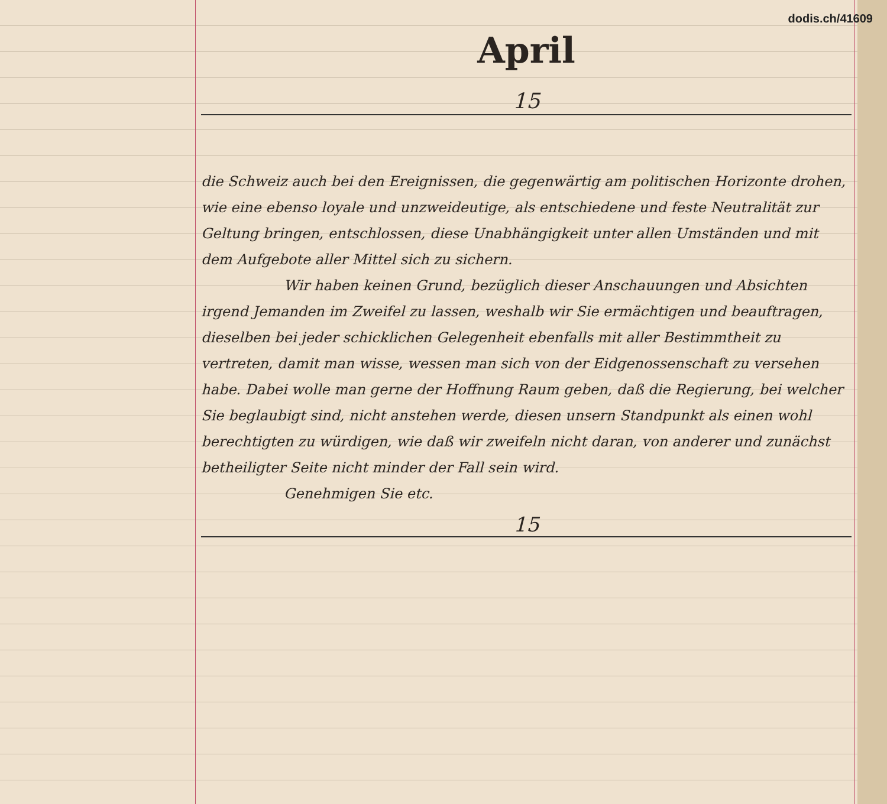dodis.ch/41609
April
15
die Schweiz auch bei den Ereignissen, die gegenwärtig am politischen Horizonte drohen, wie eine ebenso loyale und unzweideutige, als entschiedene und feste Neutralität zur Geltung bringen, entschlossen, diese Unabhängigkeit unter allen Umständen und mit dem Aufgebote aller Mittel sich zu sichern.
Wir haben keinen Grund, bezüglich dieser Anschauungen und Absichten irgend Jemanden im Zweifel zu lassen, weshalb wir Sie ermächtigen und beauftragen, dieselben bei jeder schicklichen Gelegenheit ebenfalls mit aller Bestimmtheit zu vertreten, damit man wisse, wessen man sich von der Eidgenossenschaft zu versehen habe. Dabei wolle man gerne der Hoffnung Raum geben, daß die Regierung, bei welcher Sie beglaubigt sind, nicht anstehen werde, diesen unsern Standpunkt als einen wohl berechtigten zu würdigen, wie daß wir zweifeln nicht daran, von anderer und zunächst betheiligter Seite nicht minder der Fall sein wird.
Genehmigen Sie etc.
15